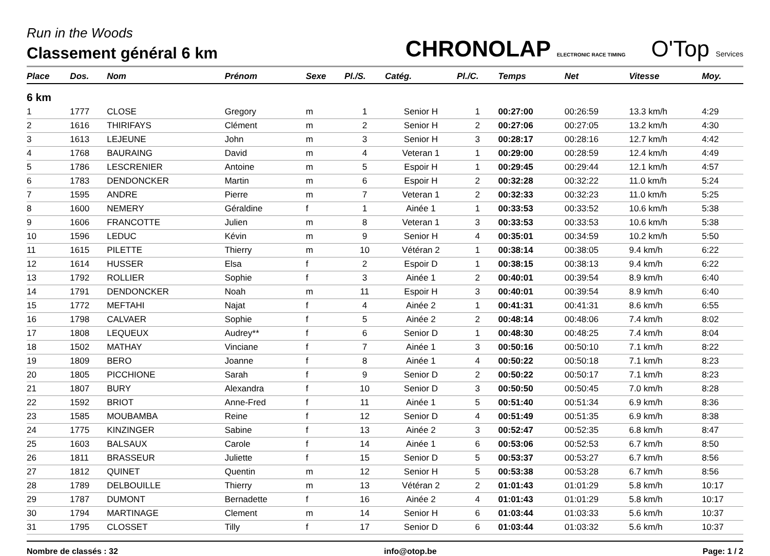Run in the Woods
Classement général 6 km
CHRONOLAP ELECTRONIC RACE TIMING O'Top Services
| Place | Dos. | Nom | Prénom | Sexe | Pl./S. | Catég. | Pl./C. | Temps | Net | Vitesse | Moy. |
| --- | --- | --- | --- | --- | --- | --- | --- | --- | --- | --- | --- |
| 6 km | | | | | | | | | | | |
| 1 | 1777 | CLOSE | Gregory | m | 1 | Senior H | 1 | 00:27:00 | 00:26:59 | 13.3 km/h | 4:29 |
| 2 | 1616 | THIRIFAYS | Clément | m | 2 | Senior H | 2 | 00:27:06 | 00:27:05 | 13.2 km/h | 4:30 |
| 3 | 1613 | LEJEUNE | John | m | 3 | Senior H | 3 | 00:28:17 | 00:28:16 | 12.7 km/h | 4:42 |
| 4 | 1768 | BAURAING | David | m | 4 | Veteran 1 | 1 | 00:29:00 | 00:28:59 | 12.4 km/h | 4:49 |
| 5 | 1786 | LESCRENIER | Antoine | m | 5 | Espoir H | 1 | 00:29:45 | 00:29:44 | 12.1 km/h | 4:57 |
| 6 | 1783 | DENDONCKER | Martin | m | 6 | Espoir H | 2 | 00:32:28 | 00:32:22 | 11.0 km/h | 5:24 |
| 7 | 1595 | ANDRE | Pierre | m | 7 | Veteran 1 | 2 | 00:32:33 | 00:32:23 | 11.0 km/h | 5:25 |
| 8 | 1600 | NEMERY | Géraldine | f | 1 | Ainée 1 | 1 | 00:33:53 | 00:33:52 | 10.6 km/h | 5:38 |
| 9 | 1606 | FRANCOTTE | Julien | m | 8 | Veteran 1 | 3 | 00:33:53 | 00:33:53 | 10.6 km/h | 5:38 |
| 10 | 1596 | LEDUC | Kévin | m | 9 | Senior H | 4 | 00:35:01 | 00:34:59 | 10.2 km/h | 5:50 |
| 11 | 1615 | PILETTE | Thierry | m | 10 | Vétéran 2 | 1 | 00:38:14 | 00:38:05 | 9.4 km/h | 6:22 |
| 12 | 1614 | HUSSER | Elsa | f | 2 | Espoir D | 1 | 00:38:15 | 00:38:13 | 9.4 km/h | 6:22 |
| 13 | 1792 | ROLLIER | Sophie | f | 3 | Ainée 1 | 2 | 00:40:01 | 00:39:54 | 8.9 km/h | 6:40 |
| 14 | 1791 | DENDONCKER | Noah | m | 11 | Espoir H | 3 | 00:40:01 | 00:39:54 | 8.9 km/h | 6:40 |
| 15 | 1772 | MEFTAHI | Najat | f | 4 | Ainée 2 | 1 | 00:41:31 | 00:41:31 | 8.6 km/h | 6:55 |
| 16 | 1798 | CALVAER | Sophie | f | 5 | Ainée 2 | 2 | 00:48:14 | 00:48:06 | 7.4 km/h | 8:02 |
| 17 | 1808 | LEQUEUX | Audrey** | f | 6 | Senior D | 1 | 00:48:30 | 00:48:25 | 7.4 km/h | 8:04 |
| 18 | 1502 | MATHAY | Vinciane | f | 7 | Ainée 1 | 3 | 00:50:16 | 00:50:10 | 7.1 km/h | 8:22 |
| 19 | 1809 | BERO | Joanne | f | 8 | Ainée 1 | 4 | 00:50:22 | 00:50:18 | 7.1 km/h | 8:23 |
| 20 | 1805 | PICCHIONE | Sarah | f | 9 | Senior D | 2 | 00:50:22 | 00:50:17 | 7.1 km/h | 8:23 |
| 21 | 1807 | BURY | Alexandra | f | 10 | Senior D | 3 | 00:50:50 | 00:50:45 | 7.0 km/h | 8:28 |
| 22 | 1592 | BRIOT | Anne-Fred | f | 11 | Ainée 1 | 5 | 00:51:40 | 00:51:34 | 6.9 km/h | 8:36 |
| 23 | 1585 | MOUBAMBA | Reine | f | 12 | Senior D | 4 | 00:51:49 | 00:51:35 | 6.9 km/h | 8:38 |
| 24 | 1775 | KINZINGER | Sabine | f | 13 | Ainée 2 | 3 | 00:52:47 | 00:52:35 | 6.8 km/h | 8:47 |
| 25 | 1603 | BALSAUX | Carole | f | 14 | Ainée 1 | 6 | 00:53:06 | 00:52:53 | 6.7 km/h | 8:50 |
| 26 | 1811 | BRASSEUR | Juliette | f | 15 | Senior D | 5 | 00:53:37 | 00:53:27 | 6.7 km/h | 8:56 |
| 27 | 1812 | QUINET | Quentin | m | 12 | Senior H | 5 | 00:53:38 | 00:53:28 | 6.7 km/h | 8:56 |
| 28 | 1789 | DELBOUILLE | Thierry | m | 13 | Vétéran 2 | 2 | 01:01:43 | 01:01:29 | 5.8 km/h | 10:17 |
| 29 | 1787 | DUMONT | Bernadette | f | 16 | Ainée 2 | 4 | 01:01:43 | 01:01:29 | 5.8 km/h | 10:17 |
| 30 | 1794 | MARTINAGE | Clement | m | 14 | Senior H | 6 | 01:03:44 | 01:03:33 | 5.6 km/h | 10:37 |
| 31 | 1795 | CLOSSET | Tilly | f | 17 | Senior D | 6 | 01:03:44 | 01:03:32 | 5.6 km/h | 10:37 |
Nombre de classés : 32 info@otop.be Page: 1 / 2